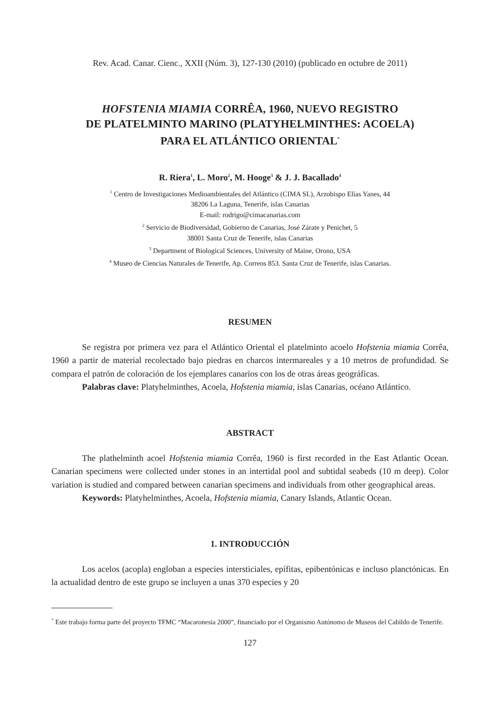Rev. Acad. Canar. Cienc., XXII (Núm. 3), 127-130 (2010) (publicado en octubre de 2011)
HOFSTENIA MIAMIA CORRÊA, 1960, NUEVO REGISTRO
DE PLATELMINTO MARINO (PLATYHELMINTHES: ACOELA)
PARA EL ATLÁNTICO ORIENTAL<sup>*</sup>
R. Riera<sup>1</sup>, L. Moro<sup>2</sup>, M. Hooge<sup>3</sup> & J. J. Bacallado<sup>4</sup>
<sup>1</sup> Centro de Investigaciones Medioambientales del Atlántico (CIMA SL), Arzobispo Elías Yanes, 44
38206 La Laguna, Tenerife, islas Canarias
E-mail: rodrigo@cimacanarias.com
<sup>2</sup> Servicio de Biodiversidad, Gobierno de Canarias, José Zárate y Penichet, 5
38001 Santa Cruz de Tenerife, islas Canarias
<sup>3</sup> Department of Biological Sciences, University of Maine, Orono, USA
<sup>4</sup> Museo de Ciencias Naturales de Tenerife, Ap. Correos 853. Santa Cruz de Tenerife, islas Canarias.
RESUMEN
Se registra por primera vez para el Atlántico Oriental el platelminto acoelo Hofstenia miamia Corrêa, 1960 a partir de material recolectado bajo piedras en charcos intermareales y a 10 metros de profundidad. Se compara el patrón de coloración de los ejemplares canarios con los de otras áreas geográficas.
Palabras clave: Platyhelminthes, Acoela, Hofstenia miamia, islas Canarias, océano Atlántico.
ABSTRACT
The plathelminth acoel Hofstenia miamia Corrêa, 1960 is first recorded in the East Atlantic Ocean. Canarian specimens were collected under stones in an intertidal pool and subtidal seabeds (10 m deep). Color variation is studied and compared between canarian specimens and individuals from other geographical areas.
Keywords: Platyhelminthes, Acoela, Hofstenia miamia, Canary Islands, Atlantic Ocean.
1. INTRODUCCIÓN
Los acelos (acopla) engloban a especies intersticiales, epífitas, epibentónicas e incluso planctónicas. En la actualidad dentro de este grupo se incluyen a unas 370 especies y 20
<sup>*</sup> Este trabajo forma parte del proyecto TFMC “Macaronesia 2000”, financiado por el Organismo Autónomo de Museos del Cabildo de Tenerife.
127